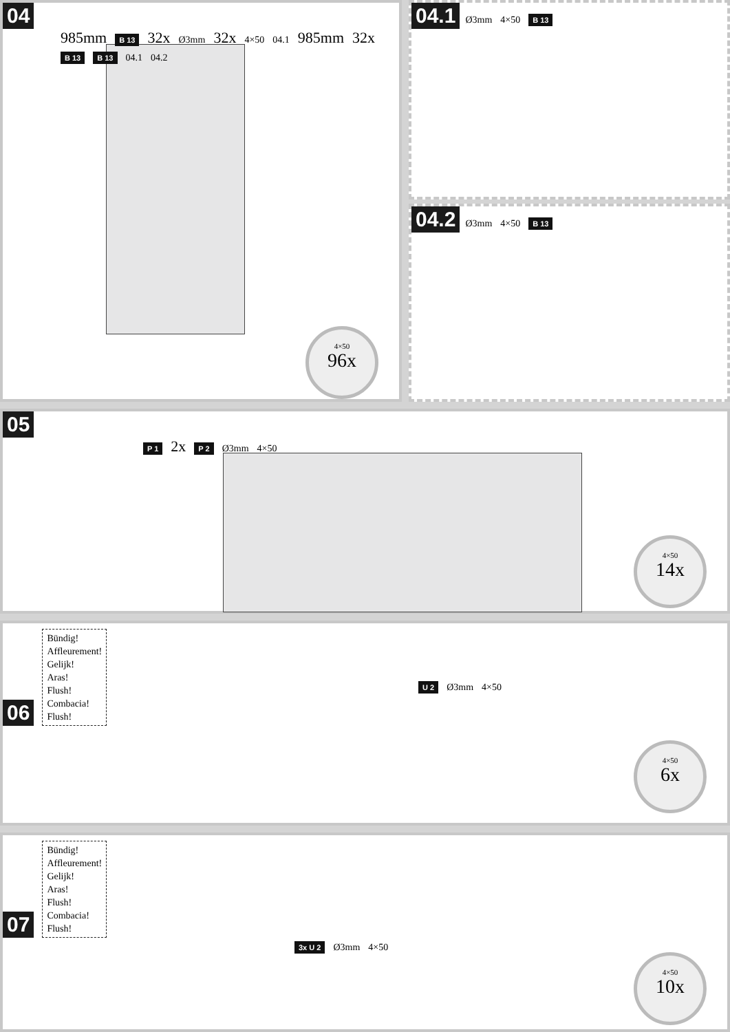04
985mm B 13 32x Ø3mm 32x 4×50 04.1 985mm 32x B 13 B 13 04.1 04.2
4×50
96x
04.1 Ø3mm 4×50 B 13
04.2 Ø3mm 4×50 B 13
05
P 1 2x P 2 Ø3mm 4×50
4×50
14x
06
Bündig!
Affleurement!
Gelijk!
Aras!
Flush!
Combacia!
Flush!
U 2 Ø3mm 4×50
4×50
6x
07
Bündig!
Affleurement!
Gelijk!
Aras!
Flush!
Combacia!
Flush!
3x U 2 Ø3mm 4×50
4×50
10x